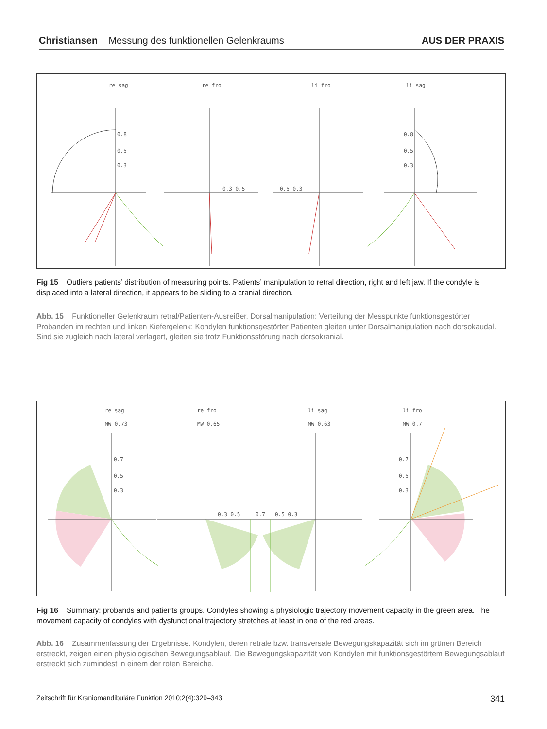Christiansen Messung des funktionellen Gelenkraums
AUS DER PRAXIS
re sag
re fro
li fro
li sag
0.8
0.5
0.3
0.3 0.5
0.5 0.3
0.8
0.5
0.3
Fig 15 Outliers patients’ distribution of measuring points. Patients’ manipulation to retral direction, right and left jaw. If the condyle is displaced into a lateral direction, it appears to be sliding to a cranial direction.
Abb. 15 Funktioneller Gelenkraum retral/Patienten-Ausreißer. Dorsalmanipulation: Verteilung der Messpunkte funktionsgestörter Probanden im rechten und linken Kiefergelenk; Kondylen funktionsgestörter Patienten gleiten unter Dorsalmanipulation nach dorsokaudal. Sind sie zugleich nach lateral verlagert, gleiten sie trotz Funktionsstörung nach dorsokranial.
re sag
MW 0.73
re fro
MW 0.65
li sag
MW 0.63
li fro
MW 0.7
0.7
0.5
0.3
0.3 0.5
0.7
0.5 0.3
0.7
0.5
0.3
Fig 16 Summary: probands and patients groups. Condyles showing a physiologic trajectory movement capacity in the green area. The movement capacity of condyles with dysfunctional trajectory stretches at least in one of the red areas.
Abb. 16 Zusammenfassung der Ergebnisse. Kondylen, deren retrale bzw. transversale Bewegungskapazität sich im grünen Bereich erstreckt, zeigen einen physiologischen Bewegungsablauf. Die Bewegungskapazität von Kondylen mit funktionsgestörtem Bewegungsablauf erstreckt sich zumindest in einem der roten Bereiche.
Zeitschrift für Kraniomandibuläre Funktion 2010;2(4):329–343 341